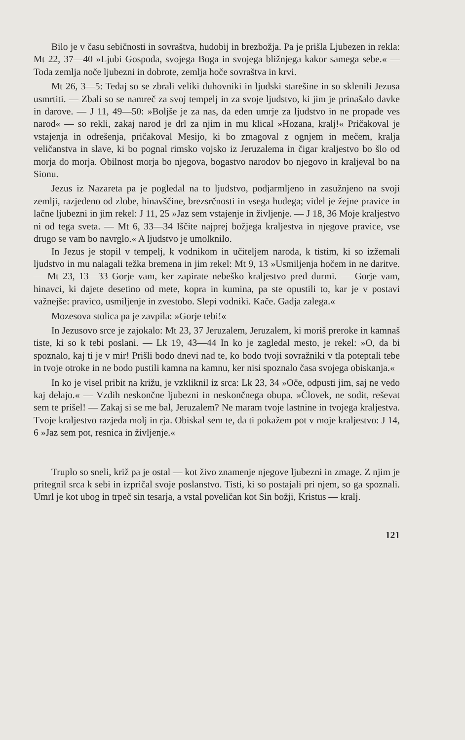Bilo je v času sebičnosti in sovraštva, hudobij in brezbožja. Pa je prišla Ljubezen in rekla: Mt 22, 37—40 »Ljubi Gospoda, svojega Boga in svojega bližnjega kakor samega sebe.« — Toda zemlja noče ljubezni in dobrote, zemlja hoče sovraštva in krvi.
Mt 26, 3—5: Tedaj so se zbrali veliki duhovniki in ljudski starešine in so sklenili Jezusa usmrtiti. — Zbali so se namreč za svoj tempelj in za svoje ljudstvo, ki jim je prinašalo davke in darove. — J 11, 49—50: »Boljše je za nas, da eden umrje za ljudstvo in ne propade ves narod« — so rekli, zakaj narod je drl za njim in mu klical »Hozana, kralj!« Pričakoval je vstajenja in odrešenja, pričakoval Mesijo, ki bo zmagoval z ognjem in mečem, kralja veličanstva in slave, ki bo pognal rimsko vojsko iz Jeruzalema in čigar kraljestvo bo šlo od morja do morja. Obilnost morja bo njegova, bogastvo narodov bo njegovo in kraljeval bo na Sionu.
Jezus iz Nazareta pa je pogledal na to ljudstvo, podjarmljeno in zasužnjeno na svoji zemlji, razjedeno od zlobe, hinavščine, brezsrčnosti in vsega hudega; videl je žejne pravice in lačne ljubezni in jim rekel: J 11, 25 »Jaz sem vstajenje in življenje. — J 18, 36 Moje kraljestvo ni od tega sveta. — Mt 6, 33—34 Iščite najprej božjega kraljestva in njegove pravice, vse drugo se vam bo navrglo.« A ljudstvo je umolknilo.
In Jezus je stopil v tempelj, k vodnikom in učiteljem naroda, k tistim, ki so izžemali ljudstvo in mu nalagali težka bremena in jim rekel: Mt 9, 13 »Usmiljenja hočem in ne daritve. — Mt 23, 13—33 Gorje vam, ker zapirate nebeško kraljestvo pred durmi. — Gorje vam, hinavci, ki dajete desetino od mete, kopra in kumina, pa ste opustili to, kar je v postavi važnejše: pravico, usmiljenje in zvestobo. Slepi vodniki. Kače. Gadja zalega.«
Mozesova stolica pa je zavpila: »Gorje tebi!«
In Jezusovo srce je zajokalo: Mt 23, 37 Jeruzalem, Jeruzalem, ki moriš preroke in kamnaš tiste, ki so k tebi poslani. — Lk 19, 43—44 In ko je zagledal mesto, je rekel: »O, da bi spoznalo, kaj ti je v mir! Prišli bodo dnevi nad te, ko bodo tvoji sovražniki v tla poteptali tebe in tvoje otroke in ne bodo pustili kamna na kamnu, ker nisi spoznalo časa svojega obiskanja.«
In ko je visel pribit na križu, je vzkliknil iz srca: Lk 23, 34 »Oče, odpusti jim, saj ne vedo kaj delajo.« — Vzdih neskončne ljubezni in neskončnega obupa. »Človek, ne sodit, reševat sem te prišel! — Zakaj si se me bal, Jeruzalem? Ne maram tvoje lastnine in tvojega kraljestva. Tvoje kraljestvo razjeda molj in rja. Obiskal sem te, da ti pokažem pot v moje kraljestvo: J 14, 6 »Jaz sem pot, resnica in življenje.«
Truplo so sneli, križ pa je ostal — kot živo znamenje njegove ljubezni in zmage. Z njim je pritegnil srca k sebi in izpričal svoje poslanstvo. Tisti, ki so postajali pri njem, so ga spoznali. Umrl je kot ubog in trpeč sin tesarja, a vstal poveličan kot Sin božji, Kristus — kralj.
121